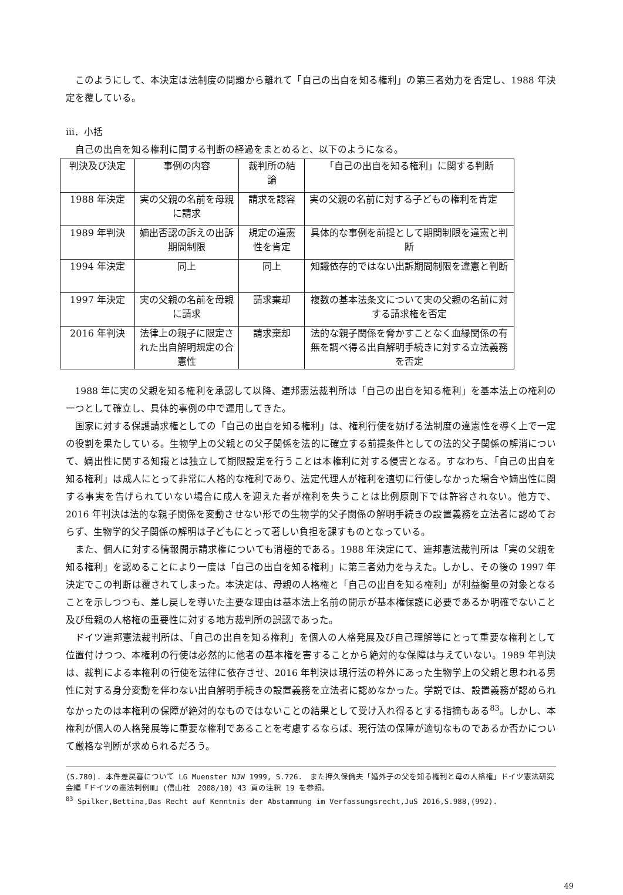このようにして、本決定は法制度の問題から離れて「自己の出自を知る権利」の第三者効力を否定し、1988 年決定を覆している。
ⅲ．小括
自己の出自を知る権利に関する判断の経過をまとめると、以下のようになる。
| 判決及び決定 | 事例の内容 | 裁判所の結論 | 「自己の出自を知る権利」に関する判断 |
| 1988 年決定 | 実の父親の名前を母親に請求 | 請求を認容 | 実の父親の名前に対する子どもの権利を肯定 |
| 1989 年判決 | 嫡出否認の訴えの出訴期間制限 | 規定の違憲性を肯定 | 具体的な事例を前提として期間制限を違憲と判断 |
| 1994 年決定 | 同上 | 同上 | 知識依存的ではない出訴期間制限を違憲と判断 |
| 1997 年決定 | 実の父親の名前を母親に請求 | 請求棄却 | 複数の基本法条文について実の父親の名前に対する請求権を否定 |
| 2016 年判決 | 法律上の親子に限定された出自解明規定の合憲性 | 請求棄却 | 法的な親子関係を脅かすことなく血縁関係の有無を調べ得る出自解明手続きに対する立法義務を否定 |
1988 年に実の父親を知る権利を承認して以降、連邦憲法裁判所は「自己の出自を知る権利」を基本法上の権利の一つとして確立し、具体的事例の中で運用してきた。
国家に対する保護請求権としての「自己の出自を知る権利」は、権利行使を妨げる法制度の違憲性を導く上で一定の役割を果たしている。生物学上の父親との父子関係を法的に確立する前提条件としての法的父子関係の解消について、嫡出性に関する知識とは独立して期限設定を行うことは本権利に対する侵害となる。すなわち、「自己の出自を知る権利」は成人にとって非常に人格的な権利であり、法定代理人が権利を適切に行使しなかった場合や嫡出性に関する事実を告げられていない場合に成人を迎えた者が権利を失うことは比例原則下では許容されない。他方で、2016 年判決は法的な親子関係を変動させない形での生物学的父子関係の解明手続きの設置義務を立法者に認めておらず、生物学的父子関係の解明は子どもにとって著しい負担を課すものとなっている。
また、個人に対する情報開示請求権についても消極的である。1988 年決定にて、連邦憲法裁判所は「実の父親を知る権利」を認めることにより一度は「自己の出自を知る権利」に第三者効力を与えた。しかし、その後の 1997 年決定でこの判断は覆されてしまった。本決定は、母親の人格権と「自己の出自を知る権利」が利益衡量の対象となることを示しつつも、差し戻しを導いた主要な理由は基本法上名前の開示が基本権保護に必要であるか明確でないこと及び母親の人格権の重要性に対する地方裁判所の誤認であった。
ドイツ連邦憲法裁判所は、「自己の出自を知る権利」を個人の人格発展及び自己理解等にとって重要な権利として位置付けつつ、本権利の行使は必然的に他者の基本権を害することから絶対的な保障は与えていない。1989 年判決は、裁判による本権利の行使を法律に依存させ、2016 年判決は現行法の枠外にあった生物学上の父親と思われる男性に対する身分変動を伴わない出自解明手続きの設置義務を立法者に認めなかった。学説では、設置義務が認められなかったのは本権利の保障が絶対的なものではないことの結果として受け入れ得るとする指摘もある<sup>83</sup>。しかし、本権利が個人の人格発展等に重要な権利であることを考慮するならば、現行法の保障が適切なものであるか否かについて厳格な判断が求められるだろう。
(S.780). 本件差戻審について LG Muenster NJW 1999, S.726.　また押久保倫夫「婚外子の父を知る権利と母の人格権」ドイツ憲法研究会編『ドイツの憲法判例Ⅲ』(信山社　2008/10) 43 頁の注釈 19 を参照。
<sup>83</sup> Spilker,Bettina,Das Recht auf Kenntnis der Abstammung im Verfassungsrecht,JuS 2016,S.988,(992).
49